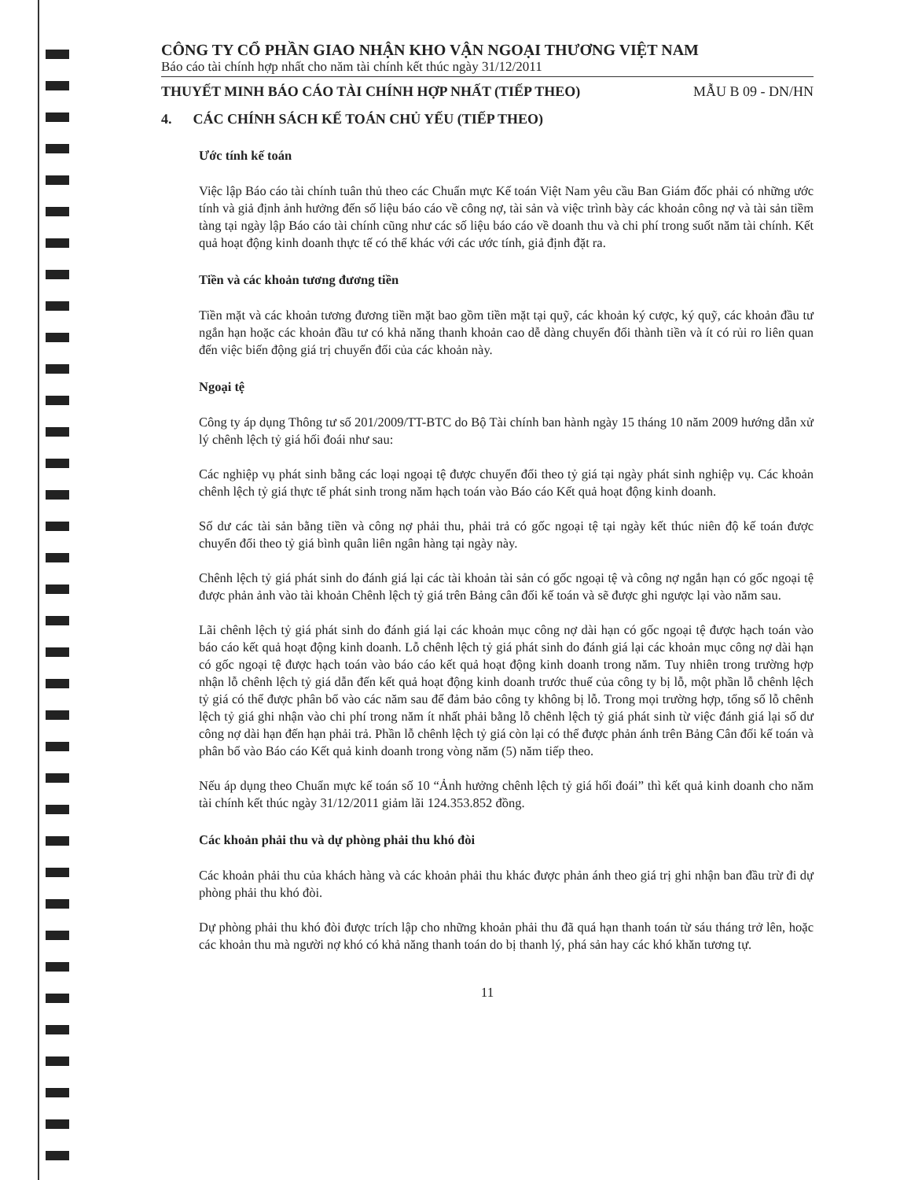CÔNG TY CỔ PHẦN GIAO NHẬN KHO VẬN NGOẠI THƯƠNG VIỆT NAM
Báo cáo tài chính hợp nhất cho năm tài chính kết thúc ngày 31/12/2011
THUYẾT MINH BÁO CÁO TÀI CHÍNH HỢP NHẤT (TIẾP THEO) MẪU B 09 - DN/HN
4. CÁC CHÍNH SÁCH KẾ TOÁN CHỦ YẾU (TIẾP THEO)
Ước tính kế toán
Việc lập Báo cáo tài chính tuân thủ theo các Chuẩn mực Kế toán Việt Nam yêu cầu Ban Giám đốc phải có những ước tính và giả định ảnh hưởng đến số liệu báo cáo về công nợ, tài sản và việc trình bày các khoản công nợ và tài sản tiềm tàng tại ngày lập Báo cáo tài chính cũng như các số liệu báo cáo về doanh thu và chi phí trong suốt năm tài chính. Kết quả hoạt động kinh doanh thực tế có thể khác với các ước tính, giả định đặt ra.
Tiền và các khoản tương đương tiền
Tiền mặt và các khoản tương đương tiền mặt bao gồm tiền mặt tại quỹ, các khoản ký cược, ký quỹ, các khoản đầu tư ngắn hạn hoặc các khoản đầu tư có khả năng thanh khoản cao dễ dàng chuyển đổi thành tiền và ít có rủi ro liên quan đến việc biến động giá trị chuyển đổi của các khoản này.
Ngoại tệ
Công ty áp dụng Thông tư số 201/2009/TT-BTC do Bộ Tài chính ban hành ngày 15 tháng 10 năm 2009 hướng dẫn xử lý chênh lệch tỷ giá hối đoái như sau:
Các nghiệp vụ phát sinh bằng các loại ngoại tệ được chuyển đổi theo tỷ giá tại ngày phát sinh nghiệp vụ. Các khoản chênh lệch tỷ giá thực tế phát sinh trong năm hạch toán vào Báo cáo Kết quả hoạt động kinh doanh.
Số dư các tài sản bằng tiền và công nợ phải thu, phải trả có gốc ngoại tệ tại ngày kết thúc niên độ kế toán được chuyển đổi theo tỷ giá bình quân liên ngân hàng tại ngày này.
Chênh lệch tỷ giá phát sinh do đánh giá lại các tài khoản tài sản có gốc ngoại tệ và công nợ ngắn hạn có gốc ngoại tệ được phản ảnh vào tài khoản Chênh lệch tỷ giá trên Bảng cân đối kế toán và sẽ được ghi ngược lại vào năm sau.
Lãi chênh lệch tỷ giá phát sinh do đánh giá lại các khoản mục công nợ dài hạn có gốc ngoại tệ được hạch toán vào báo cáo kết quả hoạt động kinh doanh. Lỗ chênh lệch tỷ giá phát sinh do đánh giá lại các khoản mục công nợ dài hạn có gốc ngoại tệ được hạch toán vào báo cáo kết quả hoạt động kinh doanh trong năm. Tuy nhiên trong trường hợp nhận lỗ chênh lệch tỷ giá dẫn đến kết quả hoạt động kinh doanh trước thuế của công ty bị lỗ, một phần lỗ chênh lệch tỷ giá có thể được phân bổ vào các năm sau để đảm bảo công ty không bị lỗ. Trong mọi trường hợp, tổng số lỗ chênh lệch tỷ giá ghi nhận vào chi phí trong năm ít nhất phải bằng lỗ chênh lệch tỷ giá phát sinh từ việc đánh giá lại số dư công nợ dài hạn đến hạn phải trả. Phần lỗ chênh lệch tỷ giá còn lại có thể được phản ánh trên Bảng Cân đối kế toán và phân bổ vào Báo cáo Kết quả kinh doanh trong vòng năm (5) năm tiếp theo.
Nếu áp dụng theo Chuẩn mực kế toán số 10 “Ảnh hưởng chênh lệch tỷ giá hối đoái” thì kết quả kinh doanh cho năm tài chính kết thúc ngày 31/12/2011 giảm lãi 124.353.852 đồng.
Các khoản phải thu và dự phòng phải thu khó đòi
Các khoản phải thu của khách hàng và các khoản phải thu khác được phản ánh theo giá trị ghi nhận ban đầu trừ đi dự phòng phải thu khó đòi.
Dự phòng phải thu khó đòi được trích lập cho những khoản phải thu đã quá hạn thanh toán từ sáu tháng trở lên, hoặc các khoản thu mà người nợ khó có khả năng thanh toán do bị thanh lý, phá sản hay các khó khăn tương tự.
11